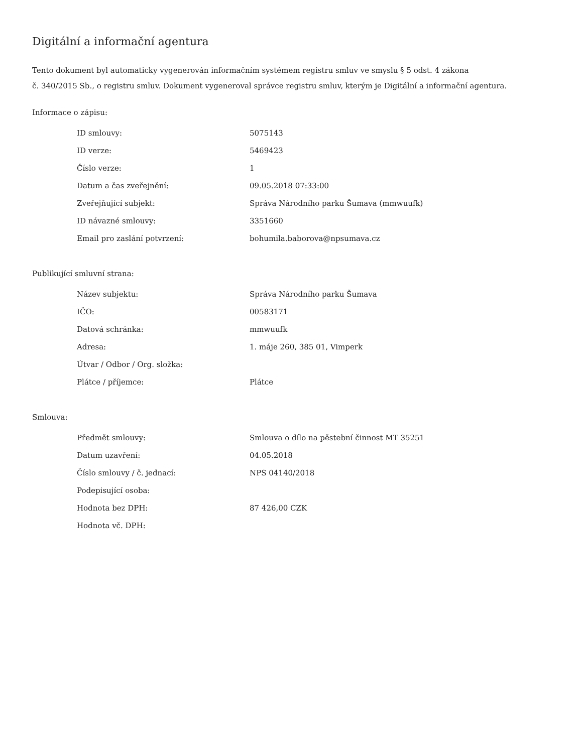Digitální a informační agentura
Tento dokument byl automaticky vygenerován informačním systémem registru smluv ve smyslu § 5 odst. 4 zákona
č. 340/2015 Sb., o registru smluv. Dokument vygeneroval správce registru smluv, kterým je Digitální a informační agentura.
Informace o zápisu:
| ID smlouvy: | 5075143 |
| ID verze: | 5469423 |
| Číslo verze: | 1 |
| Datum a čas zveřejnění: | 09.05.2018 07:33:00 |
| Zveřejňující subjekt: | Správa Národního parku Šumava (mmwuufk) |
| ID návazné smlouvy: | 3351660 |
| Email pro zaslání potvrzení: | bohumila.baborova@npsumava.cz |
Publikující smluvní strana:
| Název subjektu: | Správa Národního parku Šumava |
| IČO: | 00583171 |
| Datová schránka: | mmwuufk |
| Adresa: | 1. máje 260, 385 01, Vimperk |
| Útvar / Odbor / Org. složka: | |
| Plátce / příjemce: | Plátce |
Smlouva:
| Předmět smlouvy: | Smlouva o dílo na pěstební činnost MT 35251 |
| Datum uzavření: | 04.05.2018 |
| Číslo smlouvy / č. jednací: | NPS 04140/2018 |
| Podepisující osoba: | |
| Hodnota bez DPH: | 87 426,00 CZK |
| Hodnota vč. DPH: | |